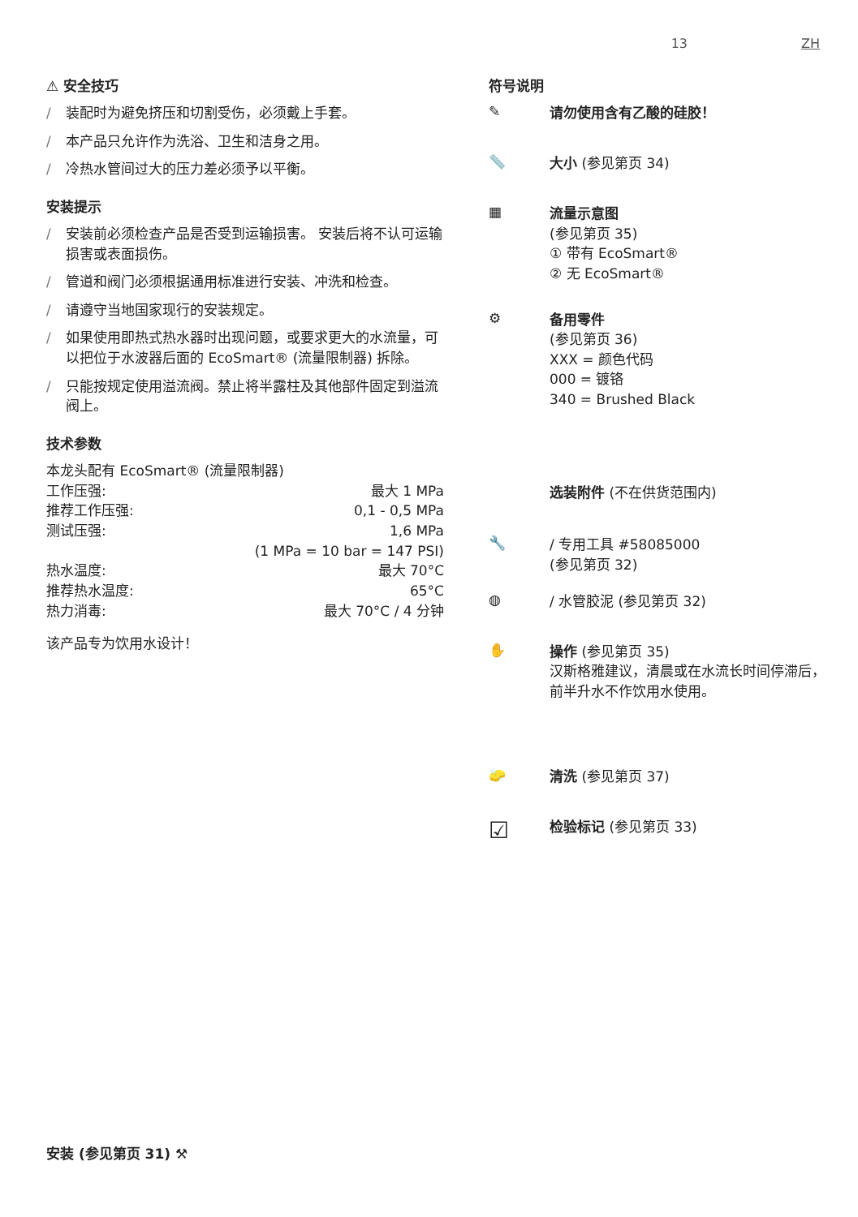13 ZH
⚠ 安全技巧
/ 装配时为避免挤压和切割受伤，必须戴上手套。
/ 本产品只允许作为洗浴、卫生和洁身之用。
/ 冷热水管间过大的压力差必须予以平衡。
安装提示
/ 安装前必须检查产品是否受到运输损害。 安装后将不认可运输损害或表面损伤。
/ 管道和阀门必须根据通用标准进行安装、冲洗和检查。
/ 请遵守当地国家现行的安装规定。
/ 如果使用即热式热水器时出现问题，或要求更大的水流量，可以把位于水波器后面的 EcoSmart® (流量限制器) 拆除。
/ 只能按规定使用溢流阀。禁止将半露柱及其他部件固定到溢流阀上。
技术参数
| 本龙头配有 EcoSmart® (流量限制器) | |
| 工作压强: | 最大 1 MPa |
| 推荐工作压强: | 0,1 - 0,5 MPa |
| 测试压强: | 1,6 MPa |
| | (1 MPa = 10 bar = 147 PSI) |
| 热水温度: | 最大 70°C |
| 推荐热水温度: | 65°C |
| 热力消毒: | 最大 70°C / 4 分钟 |
该产品专为饮用水设计！
符号说明
✎
请勿使用含有乙酸的硅胶！
📏
大小 (参见第页 34)
▦
流量示意图
(参见第页 35)
① 带有 EcoSmart®
② 无 EcoSmart®
⚙
备用零件
(参见第页 36)
XXX = 颜色代码
000 = 镀铬
340 = Brushed Black
选装附件 (不在供货范围内)
🔧
/ 专用工具 #58085000
(参见第页 32)
◍
/ 水管胶泥 (参见第页 32)
✋
操作 (参见第页 35)
汉斯格雅建议，清晨或在水流长时间停滞后，前半升水不作饮用水使用。
🧽
清洗 (参见第页 37)
☑
检验标记 (参见第页 33)
安装 (参见第页 31) ⚒